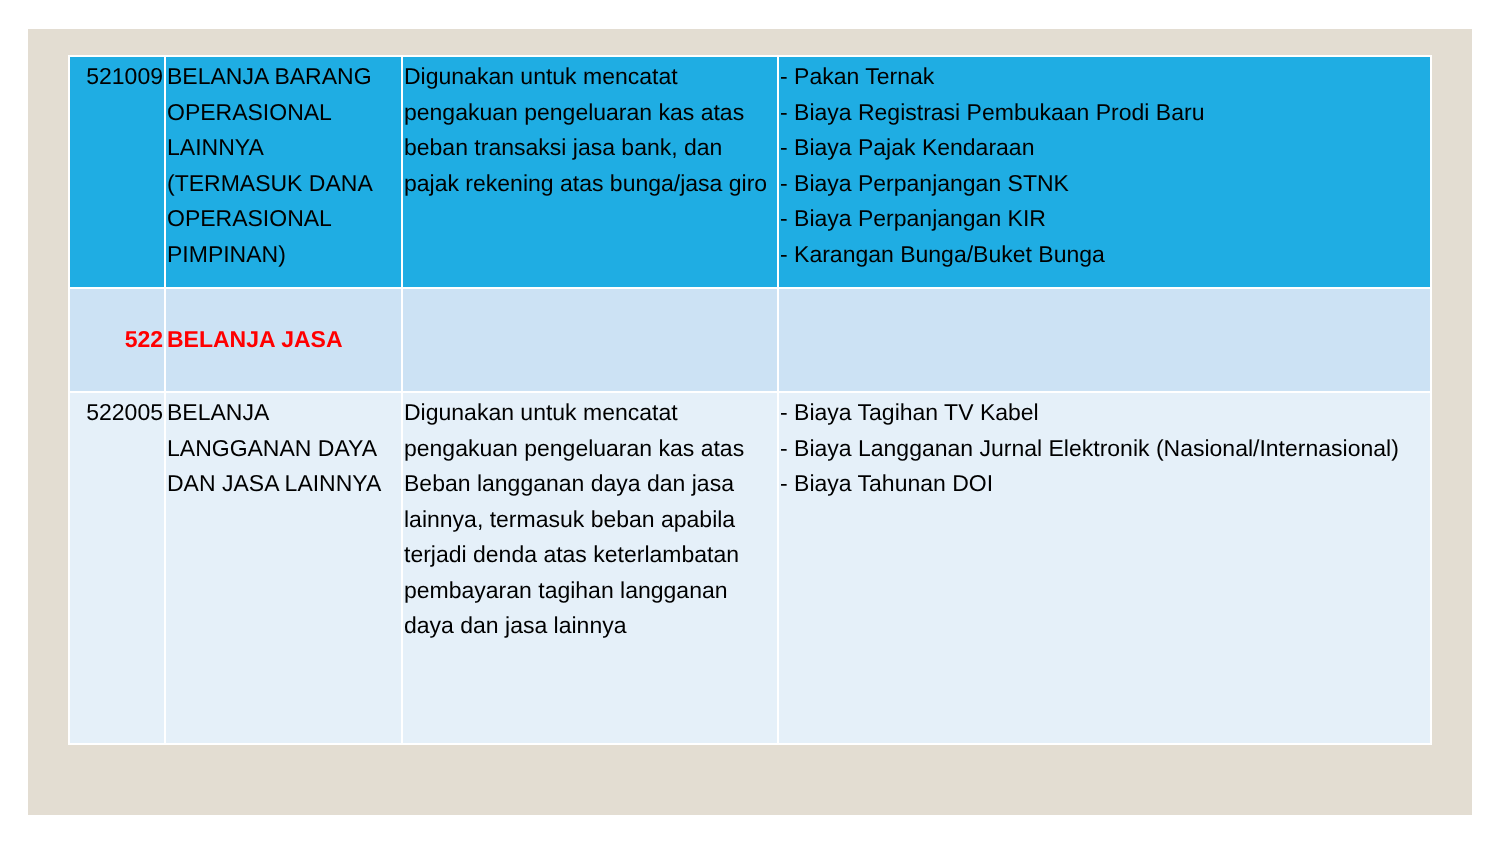| 521009 | BELANJA BARANG OPERASIONAL LAINNYA (TERMASUK DANA OPERASIONAL PIMPINAN) | Digunakan untuk mencatat pengakuan pengeluaran kas atas beban transaksi jasa bank, dan pajak rekening atas bunga/jasa giro | - Pakan Ternak - Biaya Registrasi Pembukaan Prodi Baru - Biaya Pajak Kendaraan - Biaya Perpanjangan STNK - Biaya Perpanjangan KIR - Karangan Bunga/Buket Bunga |
| 522 | BELANJA JASA | | |
| 522005 | BELANJA LANGGANAN DAYA DAN JASA LAINNYA | Digunakan untuk mencatat pengakuan pengeluaran kas atas Beban langganan daya dan jasa lainnya, termasuk beban apabila terjadi denda atas keterlambatan pembayaran tagihan langganan daya dan jasa lainnya | - Biaya Tagihan TV Kabel - Biaya Langganan Jurnal Elektronik (Nasional/Internasional) - Biaya Tahunan DOI |